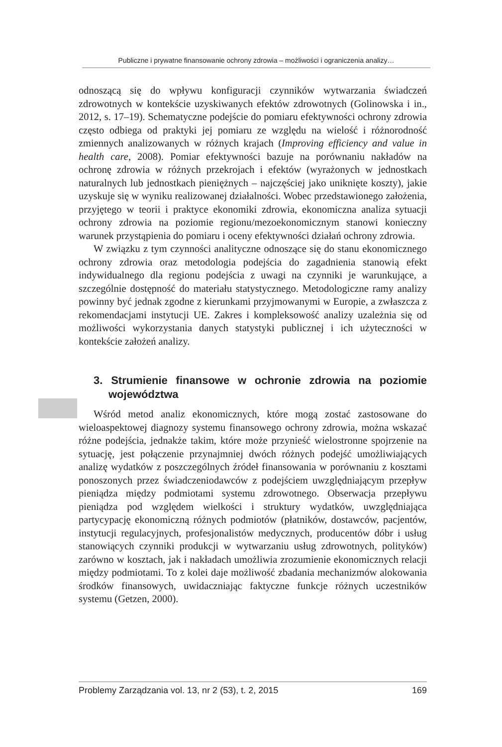Publiczne i prywatne finansowanie ochrony zdrowia – możliwości i ograniczenia analizy…
odnoszącą się do wpływu konfiguracji czynników wytwarzania świadczeń zdrowotnych w kontekście uzyskiwanych efektów zdrowotnych (Golinowska i in., 2012, s. 17–19). Schematyczne podejście do pomiaru efektywności ochrony zdrowia często odbiega od praktyki jej pomiaru ze względu na wielość i różnorodność zmiennych analizowanych w różnych krajach (Improving efficiency and value in health care, 2008). Pomiar efektywności bazuje na porównaniu nakładów na ochronę zdrowia w różnych przekrojach i efektów (wyrażonych w jednostkach naturalnych lub jednostkach pieniężnych – najczęściej jako uniknięte koszty), jakie uzyskuje się w wyniku realizowanej działalności. Wobec przedstawionego założenia, przyjętego w teorii i praktyce ekonomiki zdrowia, ekonomiczna analiza sytuacji ochrony zdrowia na poziomie regionu/mezoekonomicznym stanowi konieczny warunek przystąpienia do pomiaru i oceny efektywności działań ochrony zdrowia.
W związku z tym czynności analityczne odnoszące się do stanu ekonomicznego ochrony zdrowia oraz metodologia podejścia do zagadnienia stanowią efekt indywidualnego dla regionu podejścia z uwagi na czynniki je warunkujące, a szczególnie dostępność do materiału statystycznego. Metodologiczne ramy analizy powinny być jednak zgodne z kierunkami przyjmowanymi w Europie, a zwłaszcza z rekomendacjami instytucji UE. Zakres i kompleksowość analizy uzależnia się od możliwości wykorzystania danych statystyki publicznej i ich użyteczności w kontekście założeń analizy.
3. Strumienie finansowe w ochronie zdrowia na poziomie województwa
Wśród metod analiz ekonomicznych, które mogą zostać zastosowane do wieloaspektowej diagnozy systemu finansowego ochrony zdrowia, można wskazać różne podejścia, jednakże takim, które może przynieść wielostronne spojrzenie na sytuację, jest połączenie przynajmniej dwóch różnych podejść umożliwiających analizę wydatków z poszczególnych źródeł finansowania w porównaniu z kosztami ponoszonych przez świadczeniodawców z podejściem uwzględniającym przepływ pieniądza między podmiotami systemu zdrowotnego. Obserwacja przepływu pieniądza pod względem wielkości i struktury wydatków, uwzględniająca partycypację ekonomiczną różnych podmiotów (płatników, dostawców, pacjentów, instytucji regulacyjnych, profesjonalistów medycznych, producentów dóbr i usług stanowiących czynniki produkcji w wytwarzaniu usług zdrowotnych, polityków) zarówno w kosztach, jak i nakładach umożliwia zrozumienie ekonomicznych relacji między podmiotami. To z kolei daje możliwość zbadania mechanizmów alokowania środków finansowych, uwidaczniając faktyczne funkcje różnych uczestników systemu (Getzen, 2000).
Problemy Zarządzania vol. 13, nr 2 (53), t. 2, 2015 169